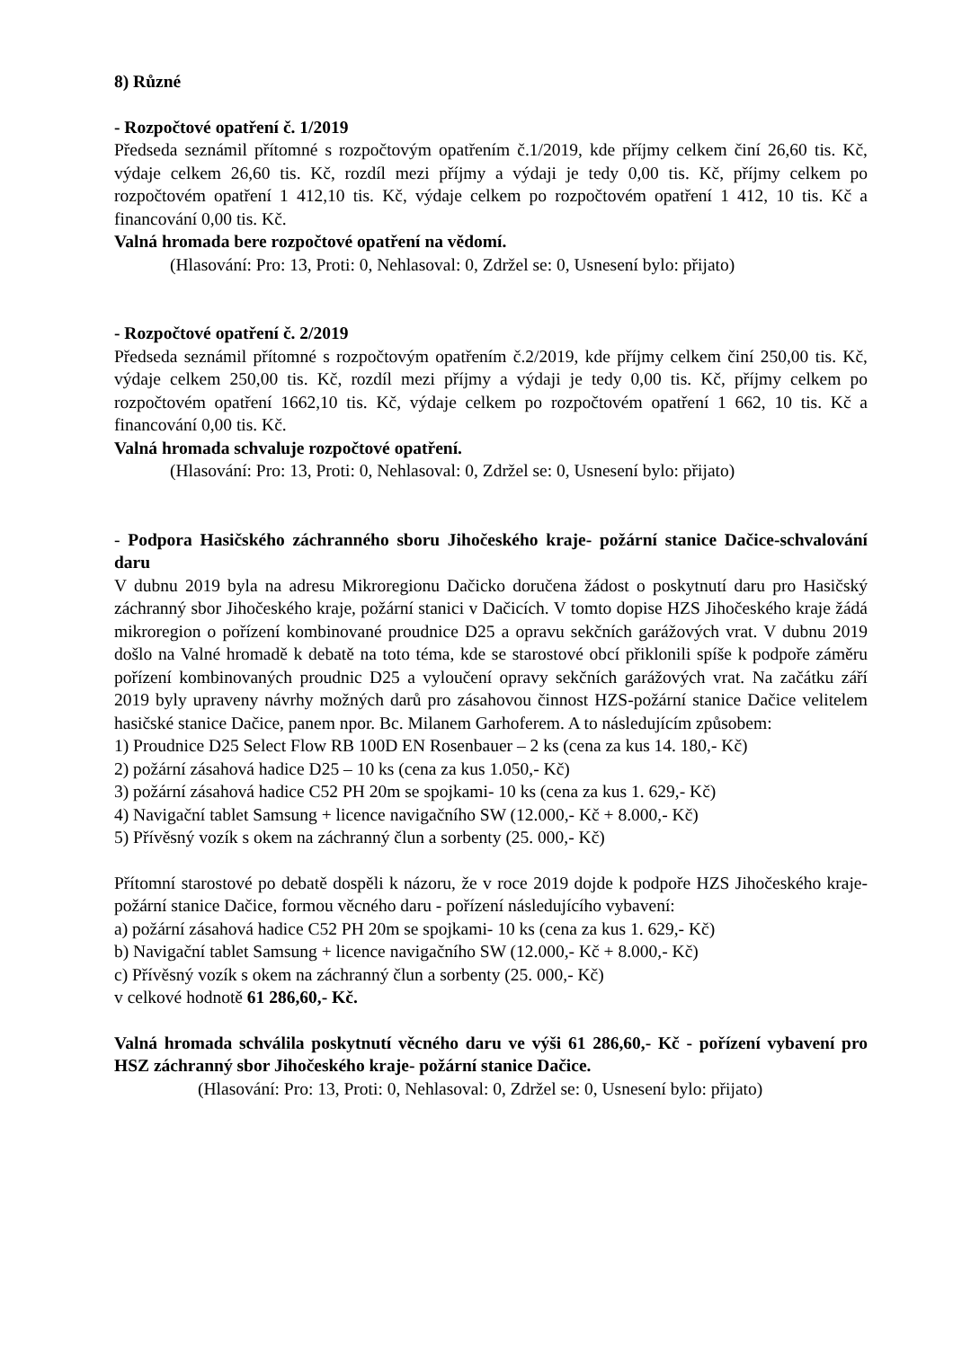8) Různé
- Rozpočtové opatření č. 1/2019
Předseda seznámil přítomné s rozpočtovým opatřením č.1/2019, kde příjmy celkem činí 26,60 tis. Kč, výdaje celkem 26,60 tis. Kč, rozdíl mezi příjmy a výdaji je tedy 0,00 tis. Kč, příjmy celkem po rozpočtovém opatření 1 412,10 tis. Kč, výdaje celkem po rozpočtovém opatření 1 412, 10 tis. Kč a financování 0,00 tis. Kč.
Valná hromada bere rozpočtové opatření na vědomí.
(Hlasování: Pro: 13, Proti: 0, Nehlasoval: 0, Zdržel se: 0, Usnesení bylo: přijato)
- Rozpočtové opatření č. 2/2019
Předseda seznámil přítomné s rozpočtovým opatřením č.2/2019, kde příjmy celkem činí 250,00 tis. Kč, výdaje celkem 250,00 tis. Kč, rozdíl mezi příjmy a výdaji je tedy 0,00 tis. Kč, příjmy celkem po rozpočtovém opatření 1662,10 tis. Kč, výdaje celkem po rozpočtovém opatření 1 662, 10 tis. Kč a financování 0,00 tis. Kč.
Valná hromada schvaluje rozpočtové opatření.
(Hlasování: Pro: 13, Proti: 0, Nehlasoval: 0, Zdržel se: 0, Usnesení bylo: přijato)
- Podpora Hasičského záchranného sboru Jihočeského kraje- požární stanice Dačice-schvalování daru
V dubnu 2019 byla na adresu Mikroregionu Dačicko doručena žádost o poskytnutí daru pro Hasičský záchranný sbor Jihočeského kraje, požární stanici v Dačicích. V tomto dopise HZS Jihočeského kraje žádá mikroregion o pořízení kombinované proudnice D25 a opravu sekčních garážových vrat. V dubnu 2019 došlo na Valné hromadě k debatě na toto téma, kde se starostové obcí přiklonili spíše k podpoře záměru pořízení kombinovaných proudnic D25 a vyloučení opravy sekčních garážových vrat. Na začátku září 2019 byly upraveny návrhy možných darů pro zásahovou činnost HZS-požární stanice Dačice velitelem hasičské stanice Dačice, panem npor. Bc. Milanem Garhoferem. A to následujícím způsobem:
1) Proudnice D25 Select Flow RB 100D EN Rosenbauer – 2 ks (cena za kus 14. 180,- Kč)
2) požární zásahová hadice D25 – 10 ks (cena za kus 1.050,- Kč)
3) požární zásahová hadice C52 PH 20m se spojkami- 10 ks (cena za kus 1. 629,- Kč)
4) Navigační tablet Samsung + licence navigačního SW (12.000,- Kč + 8.000,- Kč)
5) Přívěsný vozík s okem na záchranný člun a sorbenty (25. 000,- Kč)
Přítomní starostové po debatě dospěli k názoru, že v roce 2019 dojde k podpoře HZS Jihočeského kraje- požární stanice Dačice, formou věcného daru - pořízení následujícího vybavení:
a) požární zásahová hadice C52 PH 20m se spojkami- 10 ks (cena za kus 1. 629,- Kč)
b) Navigační tablet Samsung + licence navigačního SW (12.000,- Kč + 8.000,- Kč)
c) Přívěsný vozík s okem na záchranný člun a sorbenty (25. 000,- Kč)
v celkové hodnotě 61 286,60,- Kč.
Valná hromada schválila poskytnutí věcného daru ve výši 61 286,60,- Kč - pořízení vybavení pro HSZ záchranný sbor Jihočeského kraje- požární stanice Dačice.
(Hlasování: Pro: 13, Proti: 0, Nehlasoval: 0, Zdržel se: 0, Usnesení bylo: přijato)